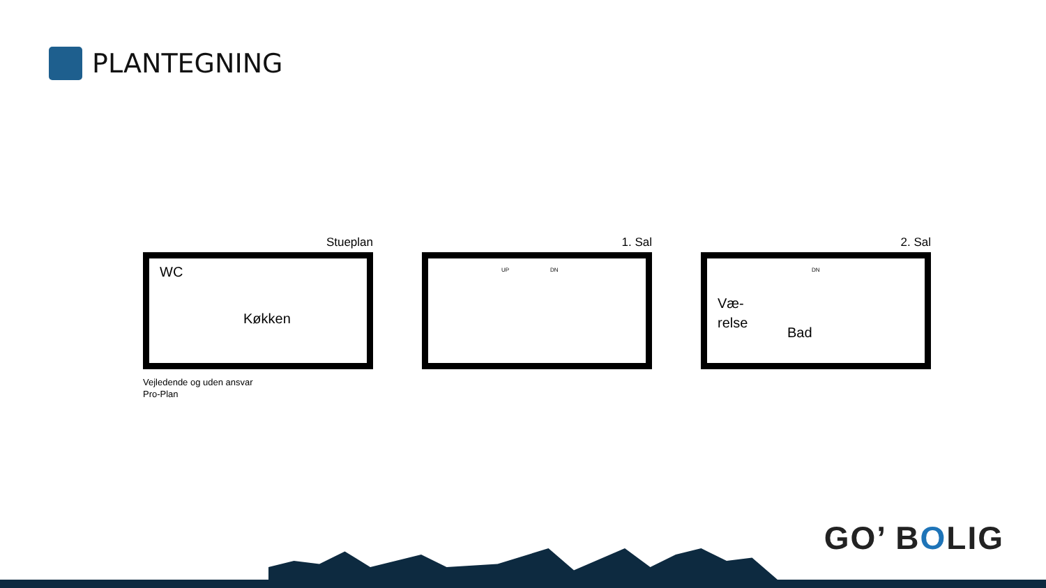PLANTEGNING
Stueplan
WC
Køkken
Vejledende og uden ansvar
Pro-Plan
1. Sal
UP DN
2. Sal
DN
Væ-
relse
Bad
GO’ BOLIG